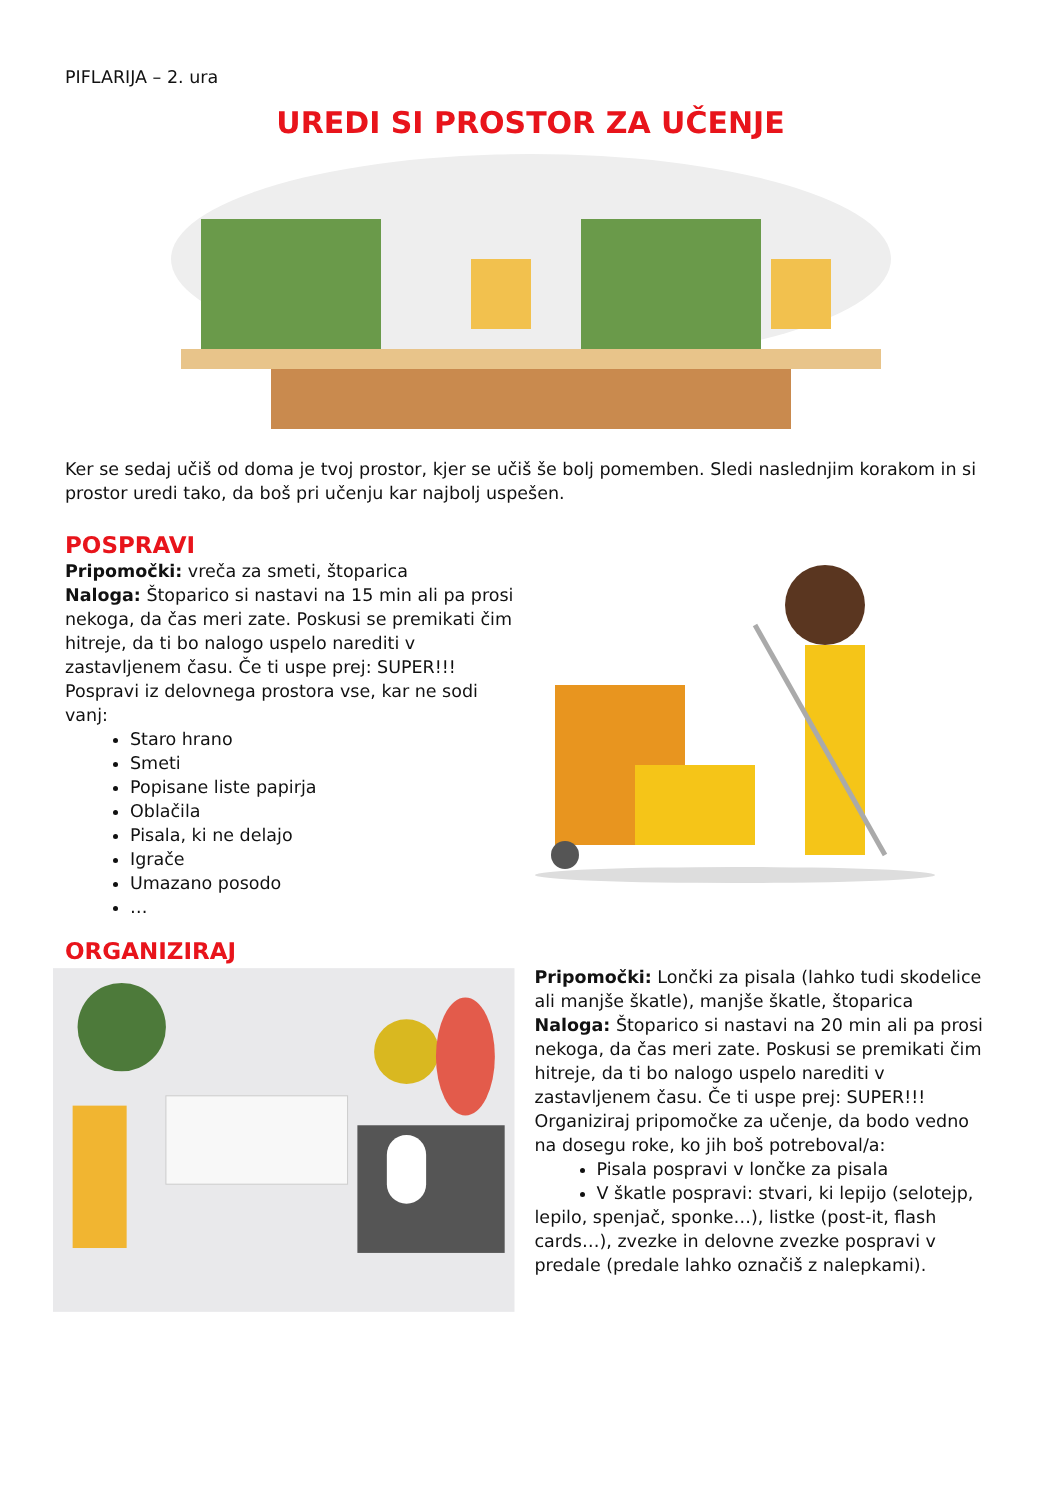PIFLARIJA – 2. ura
UREDI SI PROSTOR ZA UČENJE
Ker se sedaj učiš od doma je tvoj prostor, kjer se učiš še bolj pomemben. Sledi naslednjim korakom in si prostor uredi tako, da boš pri učenju kar najbolj uspešen.
POSPRAVI
Pripomočki: vreča za smeti, štoparica
Naloga: Štoparico si nastavi na 15 min ali pa prosi nekoga, da čas meri zate. Poskusi se premikati čim hitreje, da ti bo nalogo uspelo narediti v zastavljenem času. Če ti uspe prej: SUPER!!!
Pospravi iz delovnega prostora vse, kar ne sodi vanj:
Staro hrano
Smeti
Popisane liste papirja
Oblačila
Pisala, ki ne delajo
Igrače
Umazano posodo
…
ORGANIZIRAJ
Pripomočki: Lončki za pisala (lahko tudi skodelice ali manjše škatle), manjše škatle, štoparica
Naloga: Štoparico si nastavi na 20 min ali pa prosi nekoga, da čas meri zate. Poskusi se premikati čim hitreje, da ti bo nalogo uspelo narediti v zastavljenem času. Če ti uspe prej: SUPER!!!
Organiziraj pripomočke za učenje, da bodo vedno na dosegu roke, ko jih boš potreboval/a:
Pisala pospravi v lončke za pisala
V škatle pospravi: stvari, ki lepijo (selotejp,
lepilo, spenjač, sponke…), listke (post-it, flash cards…), zvezke in delovne zvezke pospravi v predale (predale lahko označiš z nalepkami).